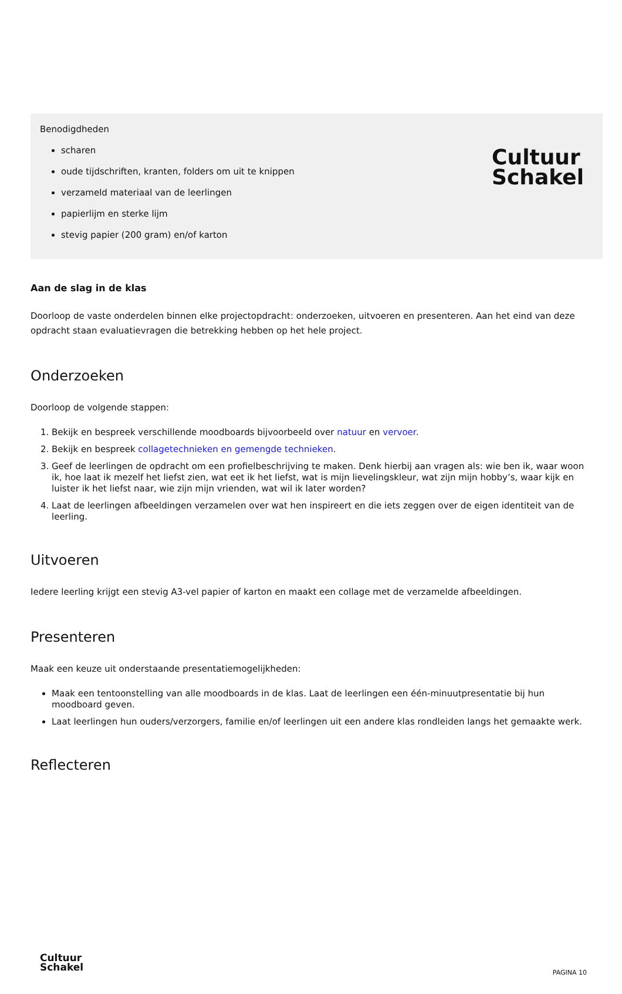Cultuur
Schakel
Benodigdheden
scharen
oude tijdschriften, kranten, folders om uit te knippen
verzameld materiaal van de leerlingen
papierlijm en sterke lijm
stevig papier (200 gram) en/of karton
Aan de slag in de klas
Doorloop de vaste onderdelen binnen elke projectopdracht: onderzoeken, uitvoeren en presenteren. Aan het eind van deze opdracht staan evaluatievragen die betrekking hebben op het hele project.
Onderzoeken
Doorloop de volgende stappen:
1. Bekijk en bespreek verschillende moodboards bijvoorbeeld over natuur en vervoer.
2. Bekijk en bespreek collagetechnieken en gemengde technieken.
3. Geef de leerlingen de opdracht om een profielbeschrijving te maken. Denk hierbij aan vragen als: wie ben ik, waar woon ik, hoe laat ik mezelf het liefst zien, wat eet ik het liefst, wat is mijn lievelingskleur, wat zijn mijn hobby’s, waar kijk en luister ik het liefst naar, wie zijn mijn vrienden, wat wil ik later worden?
4. Laat de leerlingen afbeeldingen verzamelen over wat hen inspireert en die iets zeggen over de eigen identiteit van de leerling.
Uitvoeren
Iedere leerling krijgt een stevig A3-vel papier of karton en maakt een collage met de verzamelde afbeeldingen.
Presenteren
Maak een keuze uit onderstaande presentatiemogelijkheden:
Maak een tentoonstelling van alle moodboards in de klas. Laat de leerlingen een één-minuutpresentatie bij hun moodboard geven.
Laat leerlingen hun ouders/verzorgers, familie en/of leerlingen uit een andere klas rondleiden langs het gemaakte werk.
Reflecteren
Cultuur
Schakel
PAGINA 10